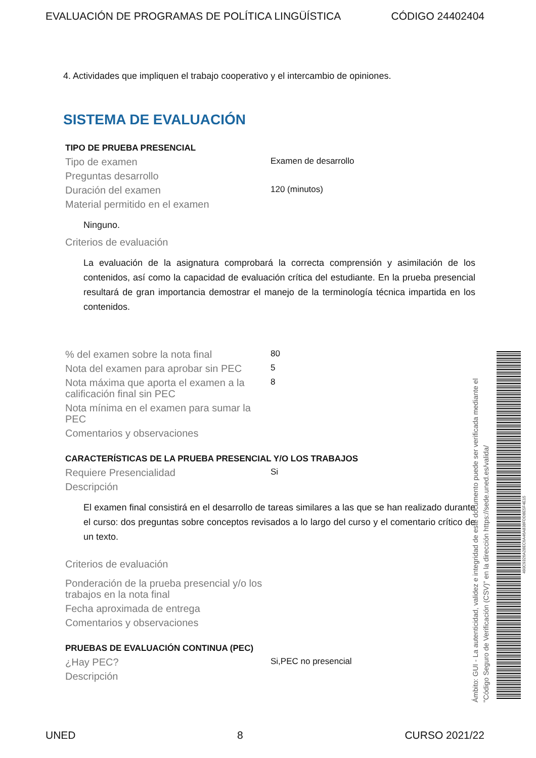EVALUACIÓN DE PROGRAMAS DE POLÍTICA LINGÜÍSTICA CÓDIGO 24402404
4. Actividades que impliquen el trabajo cooperativo y el intercambio de opiniones.
SISTEMA DE EVALUACIÓN
TIPO DE PRUEBA PRESENCIAL
Tipo de examen
Examen de desarrollo
Preguntas desarrollo
Duración del examen
120 (minutos)
Material permitido en el examen
Ninguno.
Criterios de evaluación
La evaluación de la asignatura comprobará la correcta comprensión y asimilación de los contenidos, así como la capacidad de evaluación crítica del estudiante. En la prueba presencial resultará de gran importancia demostrar el manejo de la terminología técnica impartida en los contenidos.
% del examen sobre la nota final
80
Nota del examen para aprobar sin PEC
5
Nota máxima que aporta el examen a la calificación final sin PEC
8
Nota mínima en el examen para sumar la PEC
Comentarios y observaciones
CARACTERÍSTICAS DE LA PRUEBA PRESENCIAL Y/O LOS TRABAJOS
Requiere Presencialidad
Si
Descripción
El examen final consistirá en el desarrollo de tareas similares a las que se han realizado durante el curso: dos preguntas sobre conceptos revisados a lo largo del curso y el comentario crítico de un texto.
Criterios de evaluación
Ponderación de la prueba presencial y/o los trabajos en la nota final
Fecha aproximada de entrega
Comentarios y observaciones
PRUEBAS DE EVALUACIÓN CONTINUA (PEC)
¿Hay PEC?
Si,PEC no presencial
Descripción
Ámbito: GUI - La autenticidad, validez e integridad de este documento puede ser verificada mediante el "Código Seguro de Verificación (CSV)" en la dirección https://sede.uned.es/valida/
490C9326A28EC6A46A838FDD8E5F4E15
UNED 8 CURSO 2021/22